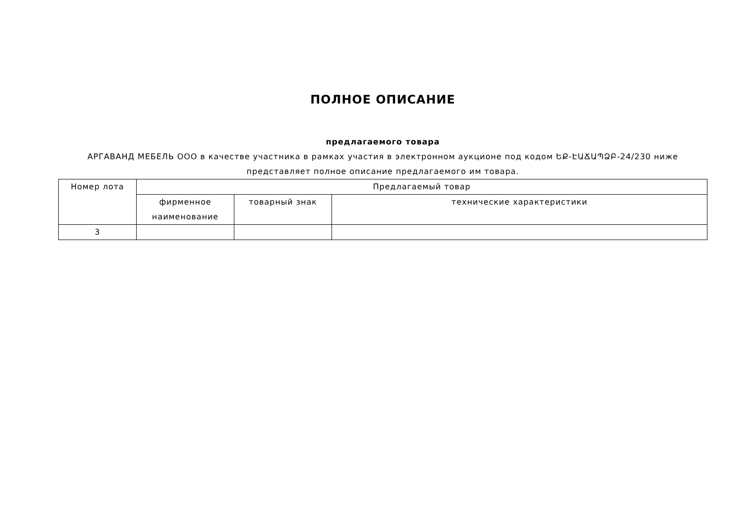ПОЛНОЕ ОПИСАНИЕ
предлагаемого товара
АРГАВАНД МЕБЕЛЬ ООО в качестве участника в рамках участия в электронном аукционе под кодом ԵՔ-ԷԱՃԱՊՁԲ-24/230 ниже представляет полное описание предлагаемого им товара.
| Номер лота | Предлагаемый товар | | |
| --- | --- | --- | --- |
| | фирменное наименование | товарный знак | технические характеристики |
| 3 | | | |